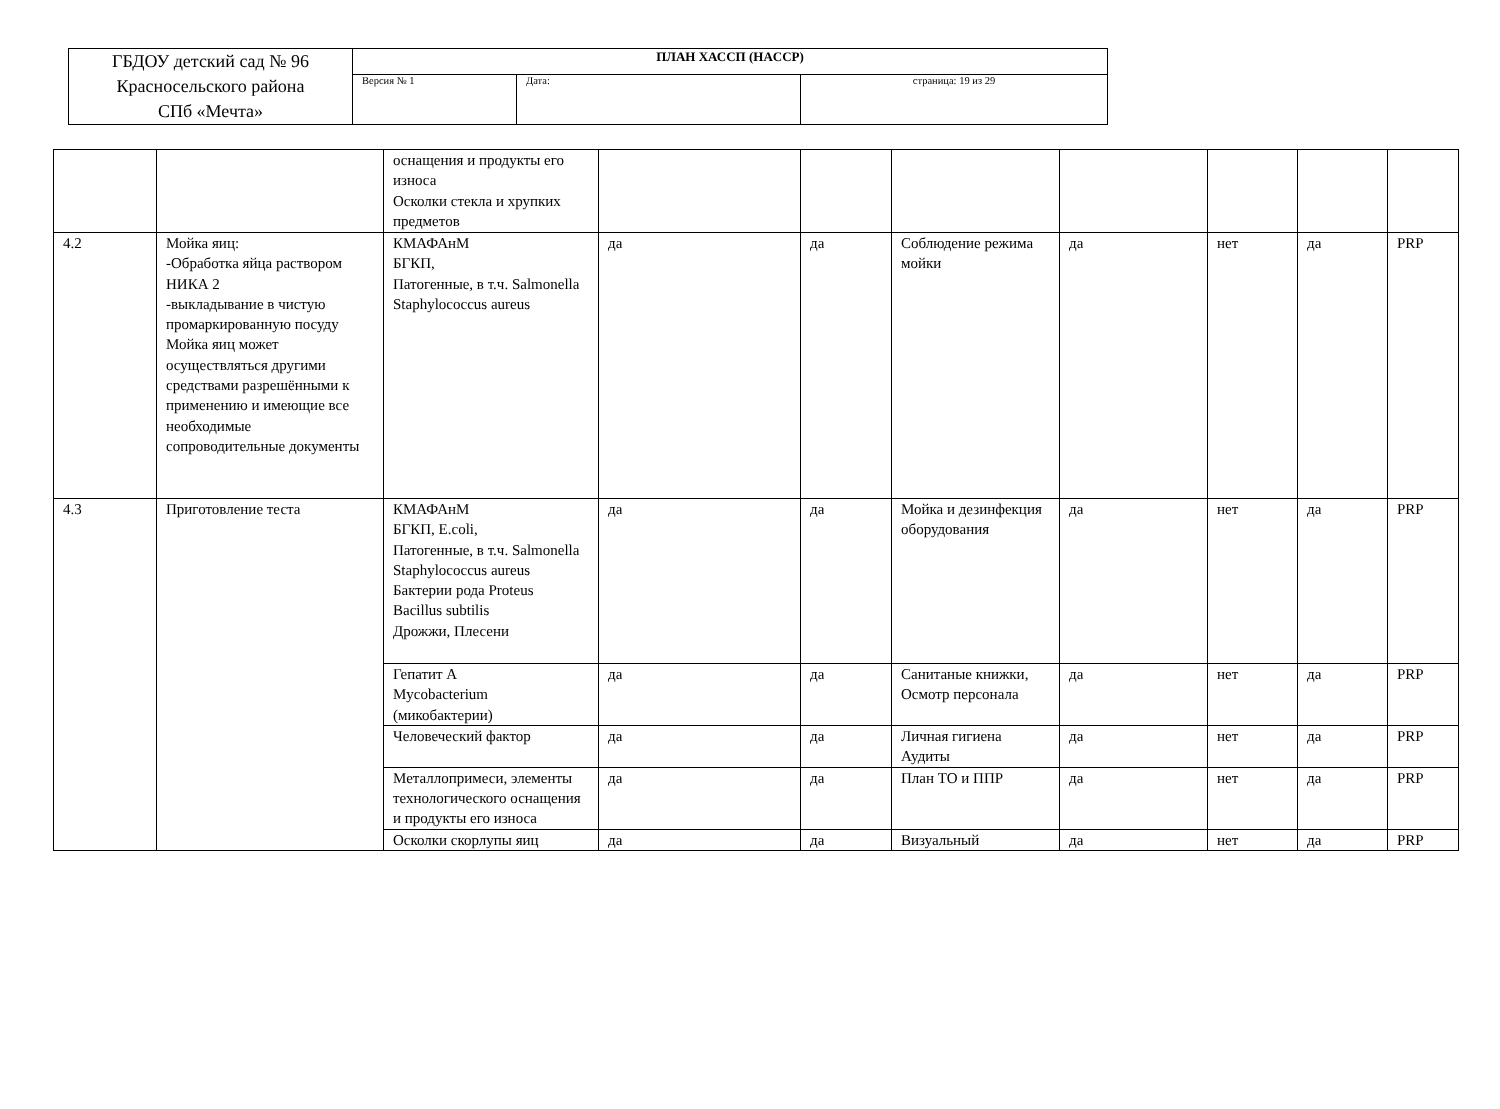| ГБДОУ детский сад № 96 Красносельского района СПб «Мечта» | ПЛАН ХАССП (HACCP) | | |
| | Версия № 1 | Дата: | страница: 19 из 29 |
| | | оснащения и продукты его износа Осколки стекла и хрупких предметов | | | | | | | |
| 4.2 | Мойка яиц: -Обработка яйца раствором НИКА 2 -выкладывание в чистую промаркированную посуду Мойка яиц может осуществляться другими средствами разрешёнными к применению и имеющие все необходимые сопроводительные документы | КМАФАнМ БГКП, Патогенные, в т.ч. Salmonella Staphylococcus aureus | да | да | Соблюдение режима мойки | да | нет | да | PRP |
| 4.3 | Приготовление теста | КМАФАнМ БГКП, E.coli, Патогенные, в т.ч. Salmonella Staphylococcus aureus Бактерии рода Proteus Bacillus subtilis Дрожжи, Плесени | да | да | Мойка и дезинфекция оборудования | да | нет | да | PRP |
| | | Гепатит А Mycobacterium (микобактерии) | да | да | Санитаные книжки, Осмотр персонала | да | нет | да | PRP |
| | | Человеческий фактор | да | да | Личная гигиена Аудиты | да | нет | да | PRP |
| | | Металлопримеси, элементы технологического оснащения и продукты его износа | да | да | План ТО и ППР | да | нет | да | PRP |
| | | Осколки скорлупы яиц | да | да | Визуальный | да | нет | да | PRP |